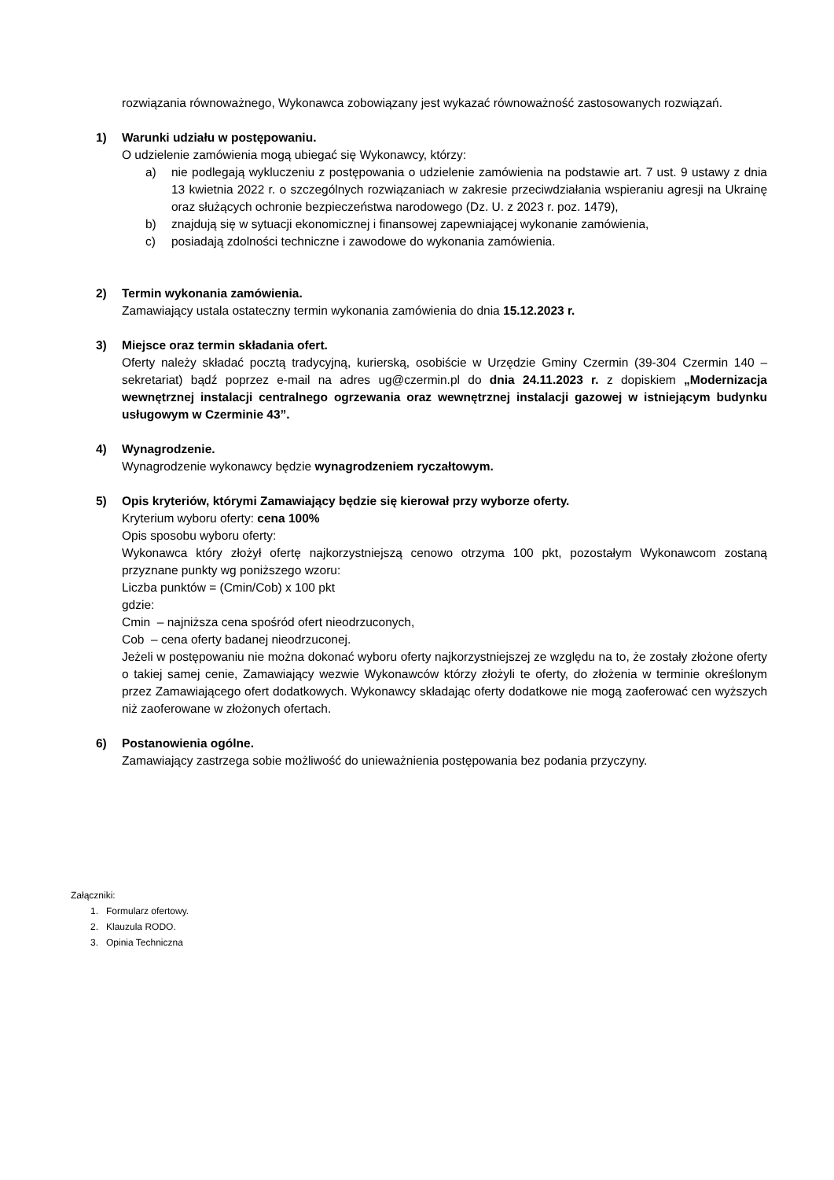rozwiązania równoważnego, Wykonawca zobowiązany jest wykazać równoważność zastosowanych rozwiązań.
1) Warunki udziału w postępowaniu.
O udzielenie zamówienia mogą ubiegać się Wykonawcy, którzy:
a) nie podlegają wykluczeniu z postępowania o udzielenie zamówienia na podstawie art. 7 ust. 9 ustawy z dnia 13 kwietnia 2022 r. o szczególnych rozwiązaniach w zakresie przeciwdziałania wspieraniu agresji na Ukrainę oraz służących ochronie bezpieczeństwa narodowego (Dz. U. z 2023 r. poz. 1479),
b) znajdują się w sytuacji ekonomicznej i finansowej zapewniającej wykonanie zamówienia,
c) posiadają zdolności techniczne i zawodowe do wykonania zamówienia.
2) Termin wykonania zamówienia.
Zamawiający ustala ostateczny termin wykonania zamówienia do dnia 15.12.2023 r.
3) Miejsce oraz termin składania ofert.
Oferty należy składać pocztą tradycyjną, kurierską, osobiście w Urzędzie Gminy Czermin (39-304 Czermin 140 – sekretariat) bądź poprzez e-mail na adres ug@czermin.pl do dnia 24.11.2023 r. z dopiskiem „Modernizacja wewnętrznej instalacji centralnego ogrzewania oraz wewnętrznej instalacji gazowej w istniejącym budynku usługowym w Czerminie 43”.
4) Wynagrodzenie.
Wynagrodzenie wykonawcy będzie wynagrodzeniem ryczałtowym.
5) Opis kryteriów, którymi Zamawiający będzie się kierował przy wyborze oferty.
Kryterium wyboru oferty: cena 100%
Opis sposobu wyboru oferty:
Wykonawca który złożył ofertę najkorzystniejszą cenowo otrzyma 100 pkt, pozostałym Wykonawcom zostaną przyznane punkty wg poniższego wzoru:
Liczba punktów = (Cmin/Cob) x 100 pkt
gdzie:
Cmin – najniższa cena spośród ofert nieodrzuconych,
Cob – cena oferty badanej nieodrzuconej.
Jeżeli w postępowaniu nie można dokonać wyboru oferty najkorzystniejszej ze względu na to, że zostały złożone oferty o takiej samej cenie, Zamawiający wezwie Wykonawców którzy złożyli te oferty, do złożenia w terminie określonym przez Zamawiającego ofert dodatkowych. Wykonawcy składając oferty dodatkowe nie mogą zaoferować cen wyższych niż zaoferowane w złożonych ofertach.
6) Postanowienia ogólne.
Zamawiający zastrzega sobie możliwość do unieważnienia postępowania bez podania przyczyny.
Załączniki:
1. Formularz ofertowy.
2. Klauzula RODO.
3. Opinia Techniczna